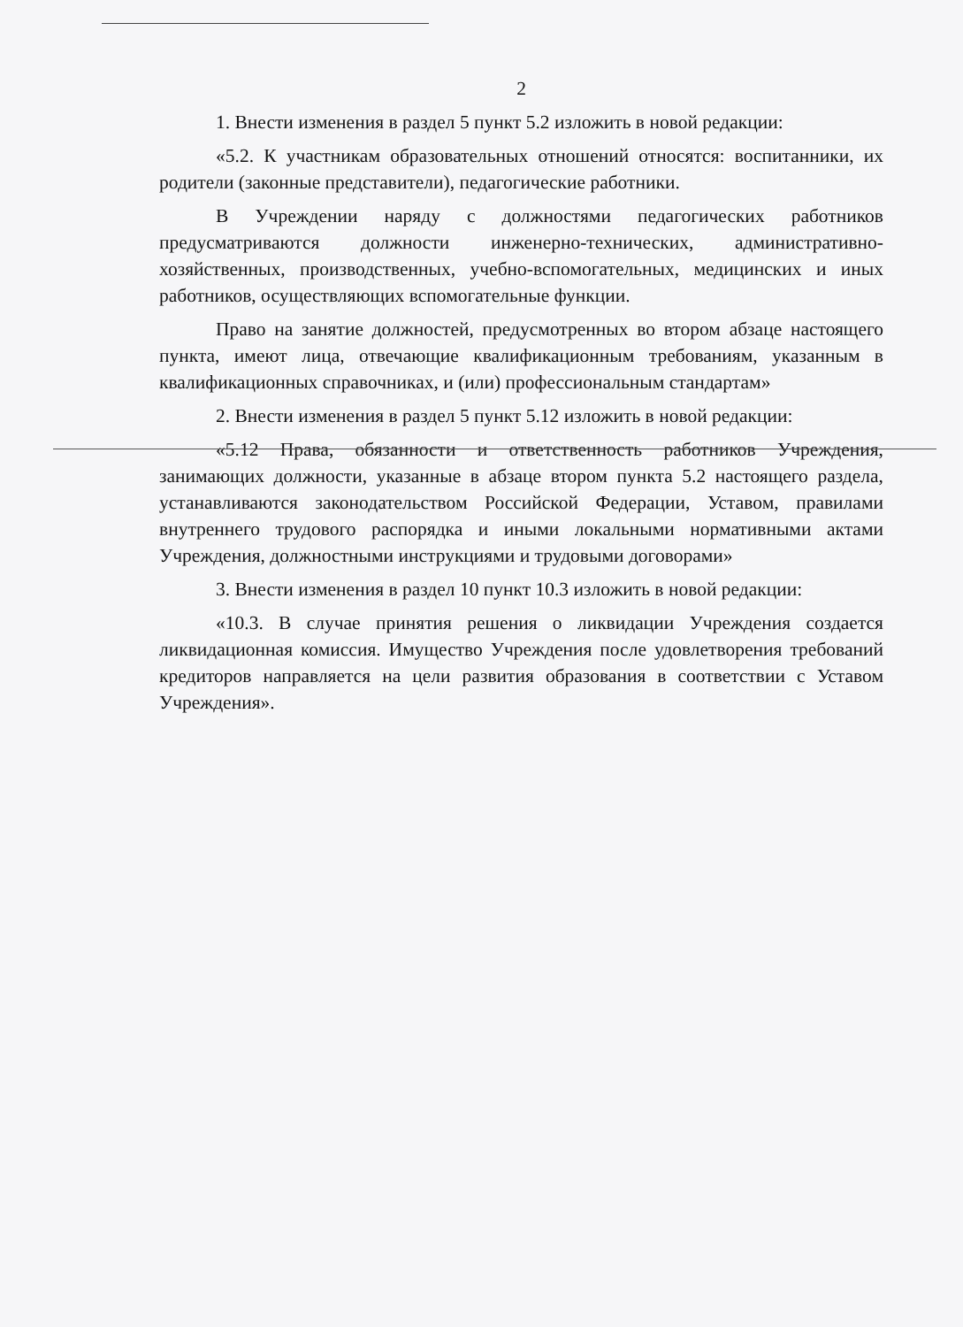2
1. Внести изменения в раздел 5 пункт 5.2 изложить в новой редакции:
«5.2. К участникам образовательных отношений относятся: воспитанники, их родители (законные представители), педагогические работники.
В Учреждении наряду с должностями педагогических работников предусматриваются должности инженерно-технических, административно-хозяйственных, производственных, учебно-вспомогательных, медицинских и иных работников, осуществляющих вспомогательные функции.
Право на занятие должностей, предусмотренных во втором абзаце настоящего пункта, имеют лица, отвечающие квалификационным требованиям, указанным в квалификационных справочниках, и (или) профессиональным стандартам»
2. Внести изменения в раздел 5 пункт 5.12 изложить в новой редакции:
«5.12 Права, обязанности и ответственность работников Учреждения, занимающих должности, указанные в абзаце втором пункта 5.2 настоящего раздела, устанавливаются законодательством Российской Федерации, Уставом, правилами внутреннего трудового распорядка и иными локальными нормативными актами Учреждения, должностными инструкциями и трудовыми договорами»
3. Внести изменения в раздел 10 пункт 10.3 изложить в новой редакции:
«10.3. В случае принятия решения о ликвидации Учреждения создается ликвидационная комиссия. Имущество Учреждения после удовлетворения требований кредиторов направляется на цели развития образования в соответствии с Уставом Учреждения».